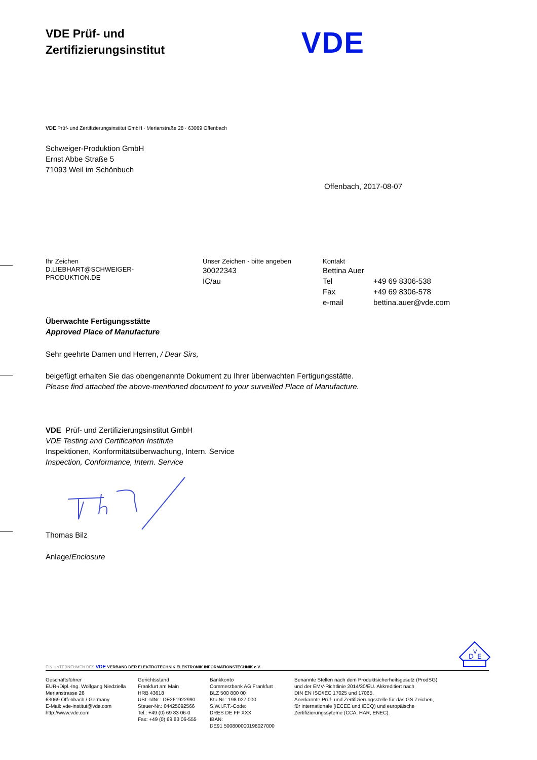VDE Prüf- und
Zertifizierungsinstitut
VDE
VDE Prüf- und Zertifizierungsinstitut GmbH · Merianstraße 28 · 63069 Offenbach
Schweiger-Produktion GmbH
Ernst Abbe Straße 5
71093 Weil im Schönbuch
Offenbach, 2017-08-07
Ihr Zeichen
D.LIEBHART@SCHWEIGER-
PRODUKTION.DE
Unser Zeichen - bitte angeben
30022343
IC/au
Kontakt
Bettina Auer
Tel +49 69 8306-538
Fax +49 69 8306-578
e-mail bettina.auer@vde.com
Überwachte Fertigungsstätte
Approved Place of Manufacture
Sehr geehrte Damen und Herren, / Dear Sirs,
beigefügt erhalten Sie das obengenannte Dokument zu Ihrer überwachten Fertigungsstätte.
Please find attached the above-mentioned document to your surveilled Place of Manufacture.
VDE Prüf- und Zertifizierungsinstitut GmbH
VDE Testing and Certification Institute
Inspektionen, Konformitätsüberwachung, Intern. Service
Inspection, Conformance, Intern. Service
Thomas Bilz
Anlage/Enclosure
D
V
E
EIN UNTERNEHMEN DES VDE VERBAND DER ELEKTROTECHNIK ELEKTRONIK INFORMATIONSTECHNIK e.V.
Geschäftsführer
EUR-/Dipl.-Ing. Wolfgang Niedziella
Merianstrasse 28
63069 Offenbach / Germany
E-Mail: vde-institut@vde.com
http://www.vde.com
Gerichtsstand
Frankfurt am Main
HRB 43618
USt.-IdNr.: DE261922990
Steuer-Nr.: 04425092566
Tel.: +49 (0) 69 83 06-0
Fax: +49 (0) 69 83 06-555
Bankkonto
Commerzbank AG Frankfurt
BLZ 500 800 00
Kto.Nr.: 198 027 000
S.W.I.F.T.-Code:
DRES DE FF XXX
IBAN:
DE91 500800000198027000
Benannte Stellen nach dem Produktsicherheitsgesetz (ProdSG)
und der EMV-Richtlinie 2014/30/EU. Akkreditiert nach
DIN EN ISO/IEC 17025 und 17065.
Anerkannte Prüf- und Zertifizierungsstelle für das GS Zeichen,
für internationale (IECEE und IECQ) und europäische
Zertifizierungssyteme (CCA, HAR, ENEC).